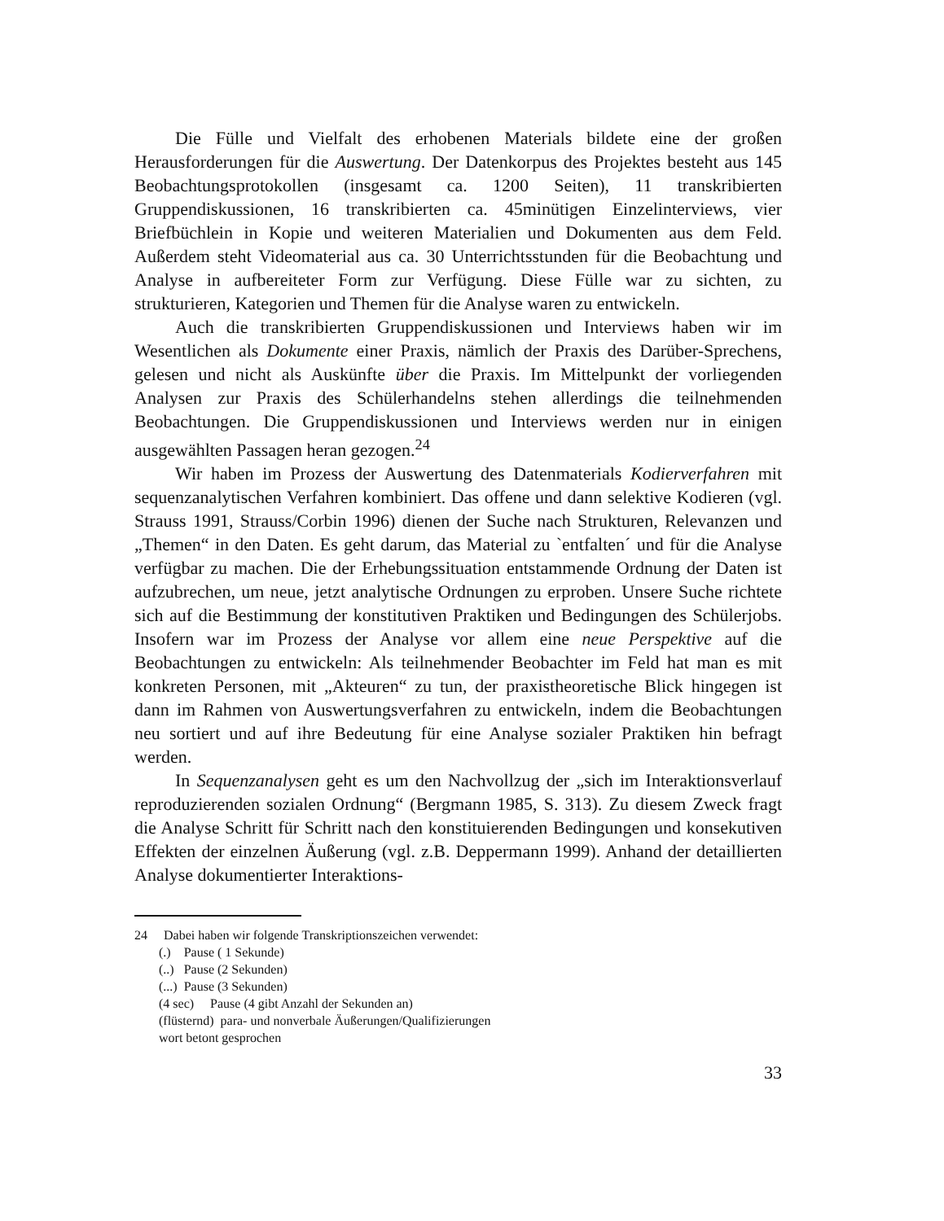Die Fülle und Vielfalt des erhobenen Materials bildete eine der großen Herausforderungen für die Auswertung. Der Datenkorpus des Projektes besteht aus 145 Beobachtungsprotokollen (insgesamt ca. 1200 Seiten), 11 transkribierten Gruppendiskussionen, 16 transkribierten ca. 45minütigen Einzelinterviews, vier Briefbüchlein in Kopie und weiteren Materialien und Dokumenten aus dem Feld. Außerdem steht Videomaterial aus ca. 30 Unterrichtsstunden für die Beobachtung und Analyse in aufbereiteter Form zur Verfügung. Diese Fülle war zu sichten, zu strukturieren, Kategorien und Themen für die Analyse waren zu entwickeln.
Auch die transkribierten Gruppendiskussionen und Interviews haben wir im Wesentlichen als Dokumente einer Praxis, nämlich der Praxis des Darüber-Sprechens, gelesen und nicht als Auskünfte über die Praxis. Im Mittelpunkt der vorliegenden Analysen zur Praxis des Schülerhandelns stehen allerdings die teilnehmenden Beobachtungen. Die Gruppendiskussionen und Interviews werden nur in einigen ausgewählten Passagen heran gezogen.<sup>24</sup>
Wir haben im Prozess der Auswertung des Datenmaterials Kodierverfahren mit sequenzanalytischen Verfahren kombiniert. Das offene und dann selektive Kodieren (vgl. Strauss 1991, Strauss/Corbin 1996) dienen der Suche nach Strukturen, Relevanzen und „Themen“ in den Daten. Es geht darum, das Material zu `entfalten´ und für die Analyse verfügbar zu machen. Die der Erhebungssituation entstammende Ordnung der Daten ist aufzubrechen, um neue, jetzt analytische Ordnungen zu erproben. Unsere Suche richtete sich auf die Bestimmung der konstitutiven Praktiken und Bedingungen des Schülerjobs. Insofern war im Prozess der Analyse vor allem eine neue Perspektive auf die Beobachtungen zu entwickeln: Als teilnehmender Beobachter im Feld hat man es mit konkreten Personen, mit „Akteuren“ zu tun, der praxistheoretische Blick hingegen ist dann im Rahmen von Auswertungsverfahren zu entwickeln, indem die Beobachtungen neu sortiert und auf ihre Bedeutung für eine Analyse sozialer Praktiken hin befragt werden.
In Sequenzanalysen geht es um den Nachvollzug der „sich im Interaktionsverlauf reproduzierenden sozialen Ordnung“ (Bergmann 1985, S. 313). Zu diesem Zweck fragt die Analyse Schritt für Schritt nach den konstituierenden Bedingungen und konsekutiven Effekten der einzelnen Äußerung (vgl. z.B. Deppermann 1999). Anhand der detaillierten Analyse dokumentierter Interaktions-
24 Dabei haben wir folgende Transkriptionszeichen verwendet:
(.) Pause ( 1 Sekunde)
(..) Pause (2 Sekunden)
(...) Pause (3 Sekunden)
(4 sec) Pause (4 gibt Anzahl der Sekunden an)
(flüsternd) para- und nonverbale Äußerungen/Qualifizierungen
wort betont gesprochen
33